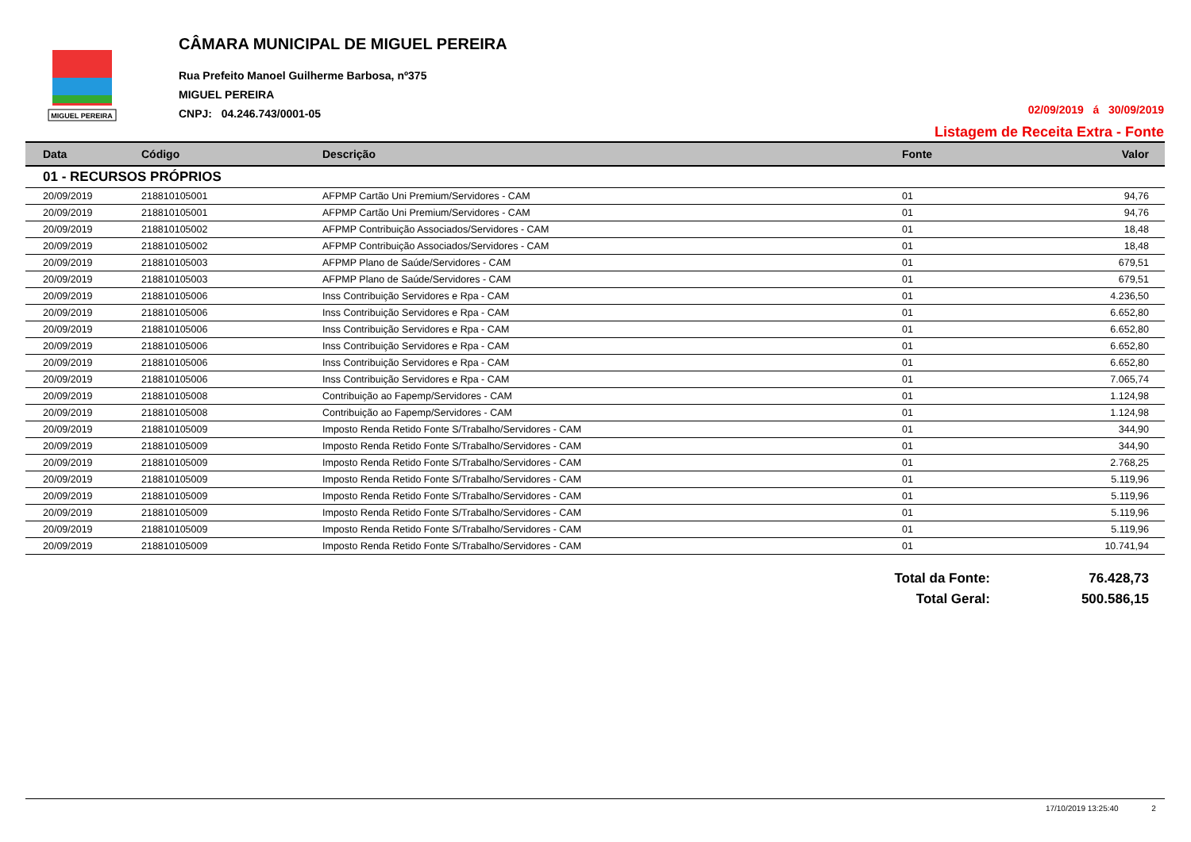MIGUEL PEREIRA
CÂMARA MUNICIPAL DE MIGUEL PEREIRA
Rua Prefeito Manoel Guilherme Barbosa, nº375
MIGUEL PEREIRA
CNPJ: 04.246.743/0001-05
02/09/2019 á 30/09/2019
Listagem de Receita Extra - Fonte
| Data | Código | Descrição | Fonte | Valor |
| --- | --- | --- | --- | --- |
| 01 - RECURSOS PRÓPRIOS | | | | |
| 20/09/2019 | 218810105001 | AFPMP Cartão Uni Premium/Servidores - CAM | 01 | 94,76 |
| 20/09/2019 | 218810105001 | AFPMP Cartão Uni Premium/Servidores - CAM | 01 | 94,76 |
| 20/09/2019 | 218810105002 | AFPMP Contribuição Associados/Servidores - CAM | 01 | 18,48 |
| 20/09/2019 | 218810105002 | AFPMP Contribuição Associados/Servidores - CAM | 01 | 18,48 |
| 20/09/2019 | 218810105003 | AFPMP Plano de Saúde/Servidores - CAM | 01 | 679,51 |
| 20/09/2019 | 218810105003 | AFPMP Plano de Saúde/Servidores - CAM | 01 | 679,51 |
| 20/09/2019 | 218810105006 | Inss Contribuição Servidores e Rpa - CAM | 01 | 4.236,50 |
| 20/09/2019 | 218810105006 | Inss Contribuição Servidores e Rpa - CAM | 01 | 6.652,80 |
| 20/09/2019 | 218810105006 | Inss Contribuição Servidores e Rpa - CAM | 01 | 6.652,80 |
| 20/09/2019 | 218810105006 | Inss Contribuição Servidores e Rpa - CAM | 01 | 6.652,80 |
| 20/09/2019 | 218810105006 | Inss Contribuição Servidores e Rpa - CAM | 01 | 6.652,80 |
| 20/09/2019 | 218810105006 | Inss Contribuição Servidores e Rpa - CAM | 01 | 7.065,74 |
| 20/09/2019 | 218810105008 | Contribuição ao Fapemp/Servidores - CAM | 01 | 1.124,98 |
| 20/09/2019 | 218810105008 | Contribuição ao Fapemp/Servidores - CAM | 01 | 1.124,98 |
| 20/09/2019 | 218810105009 | Imposto Renda Retido Fonte S/Trabalho/Servidores - CAM | 01 | 344,90 |
| 20/09/2019 | 218810105009 | Imposto Renda Retido Fonte S/Trabalho/Servidores - CAM | 01 | 344,90 |
| 20/09/2019 | 218810105009 | Imposto Renda Retido Fonte S/Trabalho/Servidores - CAM | 01 | 2.768,25 |
| 20/09/2019 | 218810105009 | Imposto Renda Retido Fonte S/Trabalho/Servidores - CAM | 01 | 5.119,96 |
| 20/09/2019 | 218810105009 | Imposto Renda Retido Fonte S/Trabalho/Servidores - CAM | 01 | 5.119,96 |
| 20/09/2019 | 218810105009 | Imposto Renda Retido Fonte S/Trabalho/Servidores - CAM | 01 | 5.119,96 |
| 20/09/2019 | 218810105009 | Imposto Renda Retido Fonte S/Trabalho/Servidores - CAM | 01 | 5.119,96 |
| 20/09/2019 | 218810105009 | Imposto Renda Retido Fonte S/Trabalho/Servidores - CAM | 01 | 10.741,94 |
Total da Fonte: 76.428,73
Total Geral: 500.586,15
17/10/2019 13:25:40 2